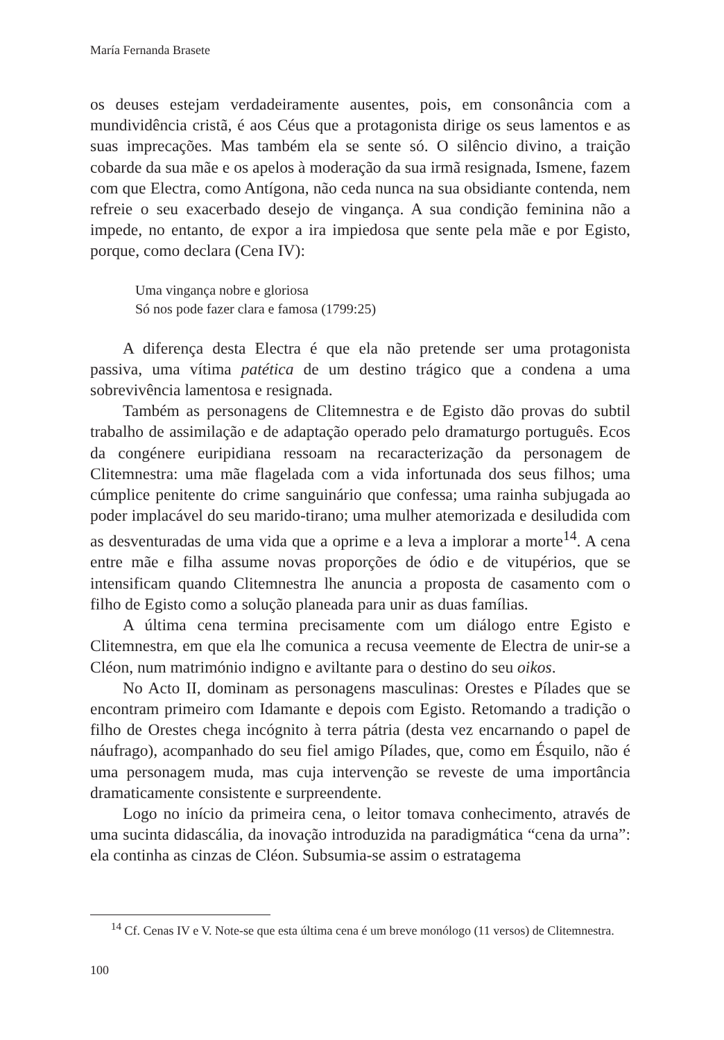María Fernanda Brasete
os deuses estejam verdadeiramente ausentes, pois, em consonância com a mundividência cristã, é aos Céus que a protagonista dirige os seus lamentos e as suas imprecações. Mas também ela se sente só. O silêncio divino, a traição cobarde da sua mãe e os apelos à moderação da sua irmã resignada, Ismene, fazem com que Electra, como Antígona, não ceda nunca na sua obsidiante contenda, nem refreie o seu exacerbado desejo de vingança. A sua condição feminina não a impede, no entanto, de expor a ira impiedosa que sente pela mãe e por Egisto, porque, como declara (Cena IV):
Uma vingança nobre e gloriosa
Só nos pode fazer clara e famosa (1799:25)
A diferença desta Electra é que ela não pretende ser uma protagonista passiva, uma vítima patética de um destino trágico que a condena a uma sobrevivência lamentosa e resignada.
Também as personagens de Clitemnestra e de Egisto dão provas do subtil trabalho de assimilação e de adaptação operado pelo dramaturgo português. Ecos da congénere euripidiana ressoam na recaracterização da personagem de Clitemnestra: uma mãe flagelada com a vida infortunada dos seus filhos; uma cúmplice penitente do crime sanguinário que confessa; uma rainha subjugada ao poder implacável do seu marido-tirano; uma mulher atemorizada e desiludida com as desventuradas de uma vida que a oprime e a leva a implorar a morte<sup>14</sup>. A cena entre mãe e filha assume novas proporções de ódio e de vitupérios, que se intensificam quando Clitemnestra lhe anuncia a proposta de casamento com o filho de Egisto como a solução planeada para unir as duas famílias.
A última cena termina precisamente com um diálogo entre Egisto e Clitemnestra, em que ela lhe comunica a recusa veemente de Electra de unir-se a Cléon, num matrimónio indigno e aviltante para o destino do seu oikos.
No Acto II, dominam as personagens masculinas: Orestes e Pílades que se encontram primeiro com Idamante e depois com Egisto. Retomando a tradição o filho de Orestes chega incógnito à terra pátria (desta vez encarnando o papel de náufrago), acompanhado do seu fiel amigo Pílades, que, como em Ésquilo, não é uma personagem muda, mas cuja intervenção se reveste de uma importância dramaticamente consistente e surpreendente.
Logo no início da primeira cena, o leitor tomava conhecimento, através de uma sucinta didascália, da inovação introduzida na paradigmática “cena da urna”: ela continha as cinzas de Cléon. Subsumia-se assim o estratagema
<sup>14</sup> Cf. Cenas IV e V. Note-se que esta última cena é um breve monólogo (11 versos) de Clitemnestra.
100